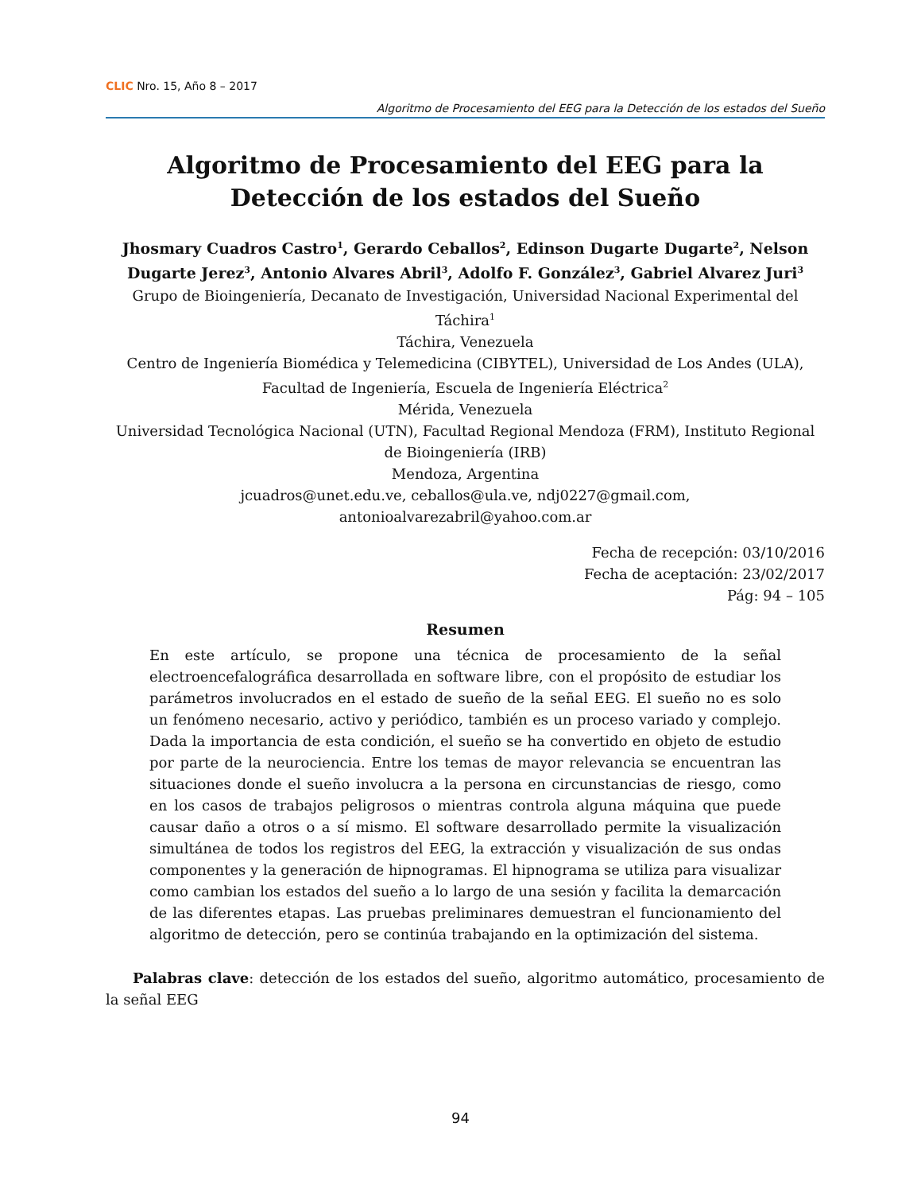CLIC Nro. 15, Año 8 – 2017
Algoritmo de Procesamiento del EEG para la Detección de los estados del Sueño
Algoritmo de Procesamiento del EEG para la Detección de los estados del Sueño
Jhosmary Cuadros Castro<sup>1</sup>, Gerardo Ceballos<sup>2</sup>, Edinson Dugarte Dugarte<sup>2</sup>, Nelson Dugarte Jerez<sup>3</sup>, Antonio Alvares Abril<sup>3</sup>, Adolfo F. González<sup>3</sup>, Gabriel Alvarez Juri<sup>3</sup>
Grupo de Bioingeniería, Decanato de Investigación, Universidad Nacional Experimental del Táchira<sup>1</sup>
Táchira, Venezuela
Centro de Ingeniería Biomédica y Telemedicina (CIBYTEL), Universidad de Los Andes (ULA), Facultad de Ingeniería, Escuela de Ingeniería Eléctrica<sup>2</sup>
Mérida, Venezuela
Universidad Tecnológica Nacional (UTN), Facultad Regional Mendoza (FRM), Instituto Regional de Bioingeniería (IRB)
Mendoza, Argentina
jcuadros@unet.edu.ve, ceballos@ula.ve, ndj0227@gmail.com,
antonioalvarezabril@yahoo.com.ar
Fecha de recepción: 03/10/2016
Fecha de aceptación: 23/02/2017
Pág: 94 – 105
Resumen
En este artículo, se propone una técnica de procesamiento de la señal electroencefalográfica desarrollada en software libre, con el propósito de estudiar los parámetros involucrados en el estado de sueño de la señal EEG. El sueño no es solo un fenómeno necesario, activo y periódico, también es un proceso variado y complejo. Dada la importancia de esta condición, el sueño se ha convertido en objeto de estudio por parte de la neurociencia. Entre los temas de mayor relevancia se encuentran las situaciones donde el sueño involucra a la persona en circunstancias de riesgo, como en los casos de trabajos peligrosos o mientras controla alguna máquina que puede causar daño a otros o a sí mismo. El software desarrollado permite la visualización simultánea de todos los registros del EEG, la extracción y visualización de sus ondas componentes y la generación de hipnogramas. El hipnograma se utiliza para visualizar como cambian los estados del sueño a lo largo de una sesión y facilita la demarcación de las diferentes etapas. Las pruebas preliminares demuestran el funcionamiento del algoritmo de detección, pero se continúa trabajando en la optimización del sistema.
Palabras clave: detección de los estados del sueño, algoritmo automático, procesamiento de la señal EEG
94